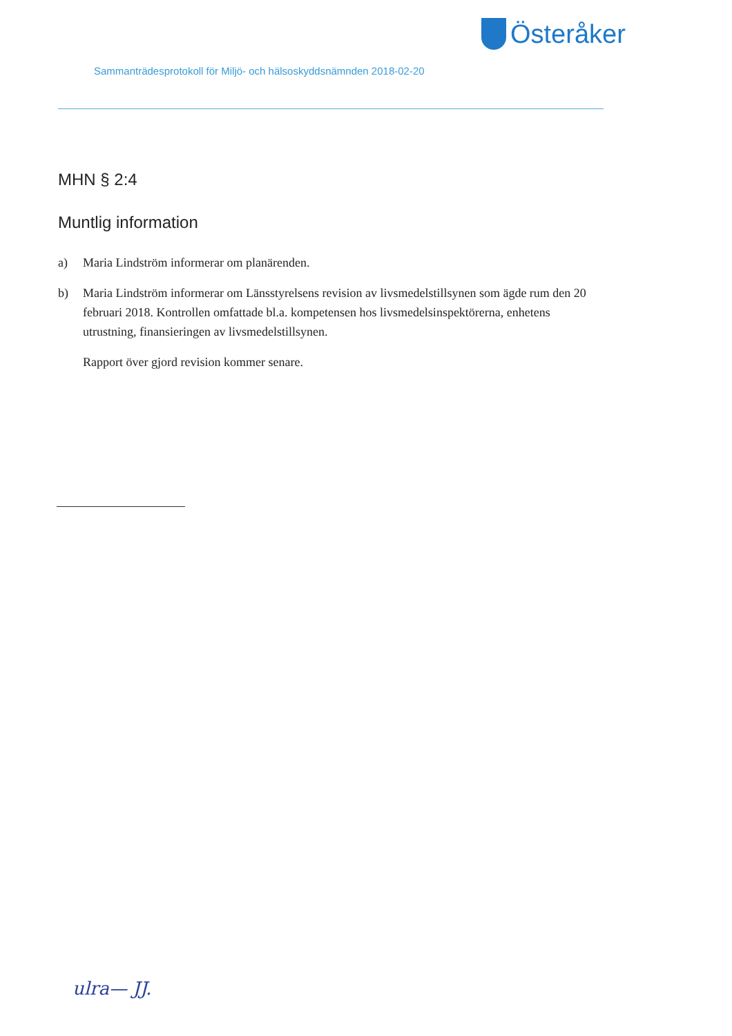Österåker
Sammanträdesprotokoll för Miljö- och hälsoskyddsnämnden 2018-02-20
MHN § 2:4
Muntlig information
a) Maria Lindström informerar om planärenden.
b) Maria Lindström informerar om Länsstyrelsens revision av livsmedelstillsynen som ägde rum den 20 februari 2018. Kontrollen omfattade bl.a. kompetensen hos livsmedelsinspektörerna, enhetens utrustning, finansieringen av livsmedelstillsynen.
Rapport över gjord revision kommer senare.
ulra— JJ.